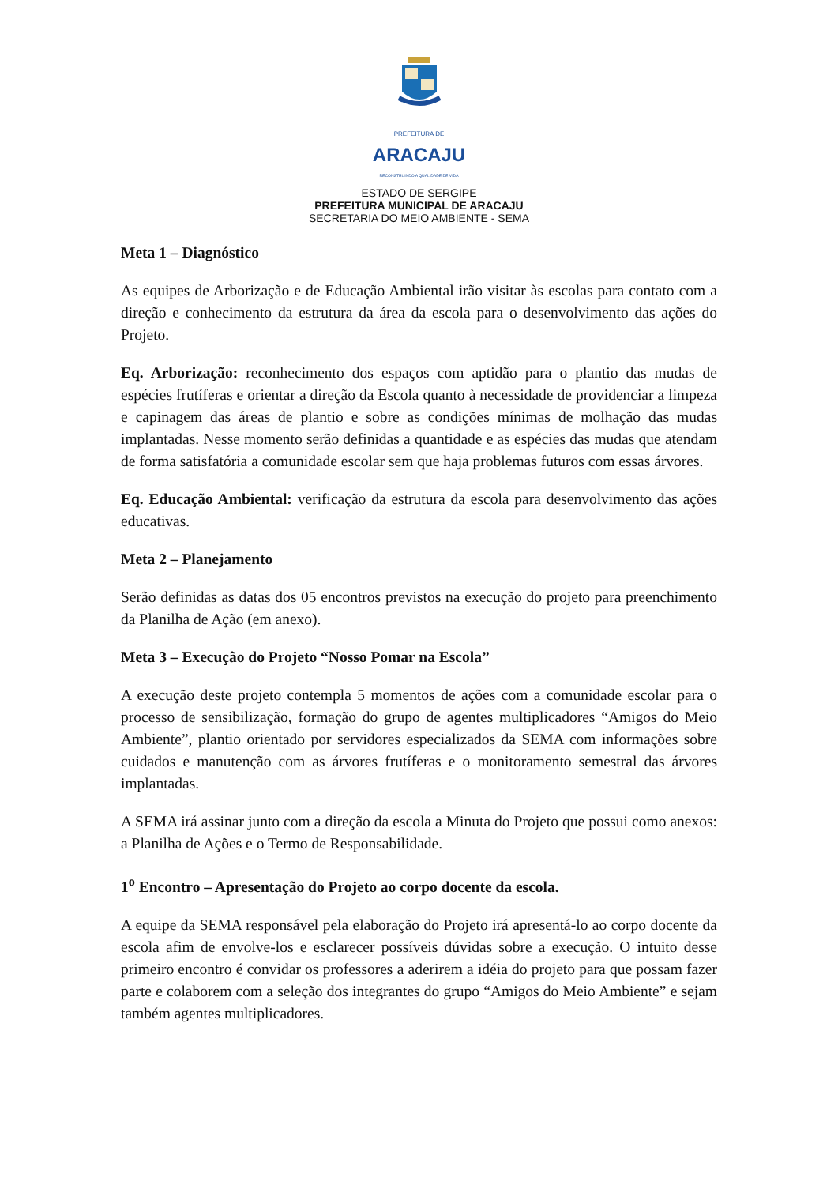PREFEITURA DE
ARACAJU
RECONSTRUINDO A QUALIDADE DE VIDA
ESTADO DE SERGIPE
PREFEITURA MUNICIPAL DE ARACAJU
SECRETARIA DO MEIO AMBIENTE - SEMA
Meta 1 – Diagnóstico
As equipes de Arborização e de Educação Ambiental irão visitar às escolas para contato com a direção e conhecimento da estrutura da área da escola para o desenvolvimento das ações do Projeto.
Eq. Arborização: reconhecimento dos espaços com aptidão para o plantio das mudas de espécies frutíferas e orientar a direção da Escola quanto à necessidade de providenciar a limpeza e capinagem das áreas de plantio e sobre as condições mínimas de molhação das mudas implantadas. Nesse momento serão definidas a quantidade e as espécies das mudas que atendam de forma satisfatória a comunidade escolar sem que haja problemas futuros com essas árvores.
Eq. Educação Ambiental: verificação da estrutura da escola para desenvolvimento das ações educativas.
Meta 2 – Planejamento
Serão definidas as datas dos 05 encontros previstos na execução do projeto para preenchimento da Planilha de Ação (em anexo).
Meta 3 – Execução do Projeto “Nosso Pomar na Escola”
A execução deste projeto contempla 5 momentos de ações com a comunidade escolar para o processo de sensibilização, formação do grupo de agentes multiplicadores “Amigos do Meio Ambiente”, plantio orientado por servidores especializados da SEMA com informações sobre cuidados e manutenção com as árvores frutíferas e o monitoramento semestral das árvores implantadas.
A SEMA irá assinar junto com a direção da escola a Minuta do Projeto que possui como anexos: a Planilha de Ações e o Termo de Responsabilidade.
1<sup>o</sup> Encontro – Apresentação do Projeto ao corpo docente da escola.
A equipe da SEMA responsável pela elaboração do Projeto irá apresentá-lo ao corpo docente da escola afim de envolve-los e esclarecer possíveis dúvidas sobre a execução. O intuito desse primeiro encontro é convidar os professores a aderirem a idéia do projeto para que possam fazer parte e colaborem com a seleção dos integrantes do grupo “Amigos do Meio Ambiente” e sejam também agentes multiplicadores.